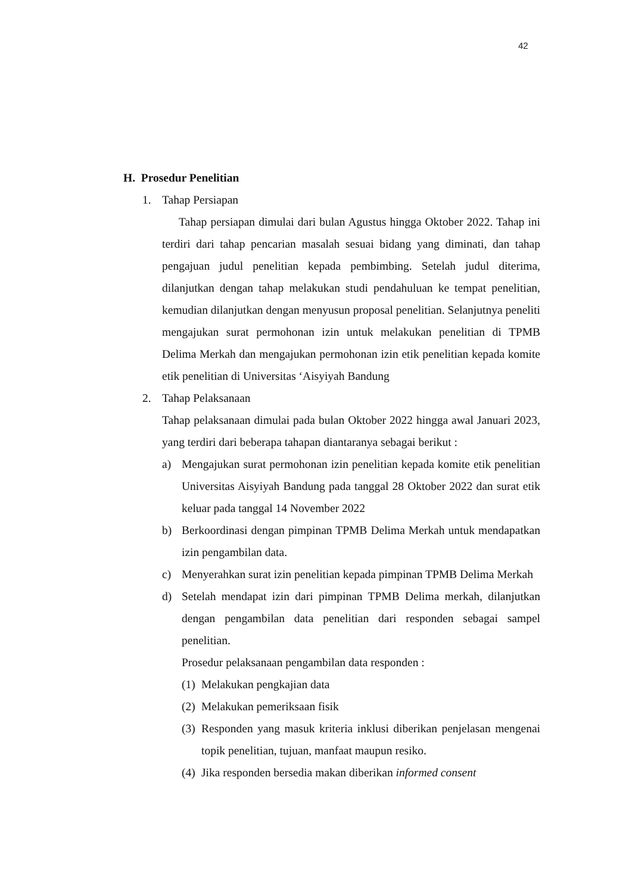42
H. Prosedur Penelitian
1. Tahap Persiapan
Tahap persiapan dimulai dari bulan Agustus hingga Oktober 2022. Tahap ini terdiri dari tahap pencarian masalah sesuai bidang yang diminati, dan tahap pengajuan judul penelitian kepada pembimbing. Setelah judul diterima, dilanjutkan dengan tahap melakukan studi pendahuluan ke tempat penelitian, kemudian dilanjutkan dengan menyusun proposal penelitian. Selanjutnya peneliti mengajukan surat permohonan izin untuk melakukan penelitian di TPMB Delima Merkah dan mengajukan permohonan izin etik penelitian kepada komite etik penelitian di Universitas ‘Aisyiyah Bandung
2. Tahap Pelaksanaan
Tahap pelaksanaan dimulai pada bulan Oktober 2022 hingga awal Januari 2023, yang terdiri dari beberapa tahapan diantaranya sebagai berikut :
a) Mengajukan surat permohonan izin penelitian kepada komite etik penelitian Universitas Aisyiyah Bandung pada tanggal 28 Oktober 2022 dan surat etik keluar pada tanggal 14 November 2022
b) Berkoordinasi dengan pimpinan TPMB Delima Merkah untuk mendapatkan izin pengambilan data.
c) Menyerahkan surat izin penelitian kepada pimpinan TPMB Delima Merkah
d) Setelah mendapat izin dari pimpinan TPMB Delima merkah, dilanjutkan dengan pengambilan data penelitian dari responden sebagai sampel penelitian.
Prosedur pelaksanaan pengambilan data responden :
(1)
Melakukan pengkajian data
(2)
Melakukan pemeriksaan fisik
(3)
Responden yang masuk kriteria inklusi diberikan penjelasan mengenai topik penelitian, tujuan, manfaat maupun resiko.
(4)
Jika responden bersedia makan diberikan informed consent